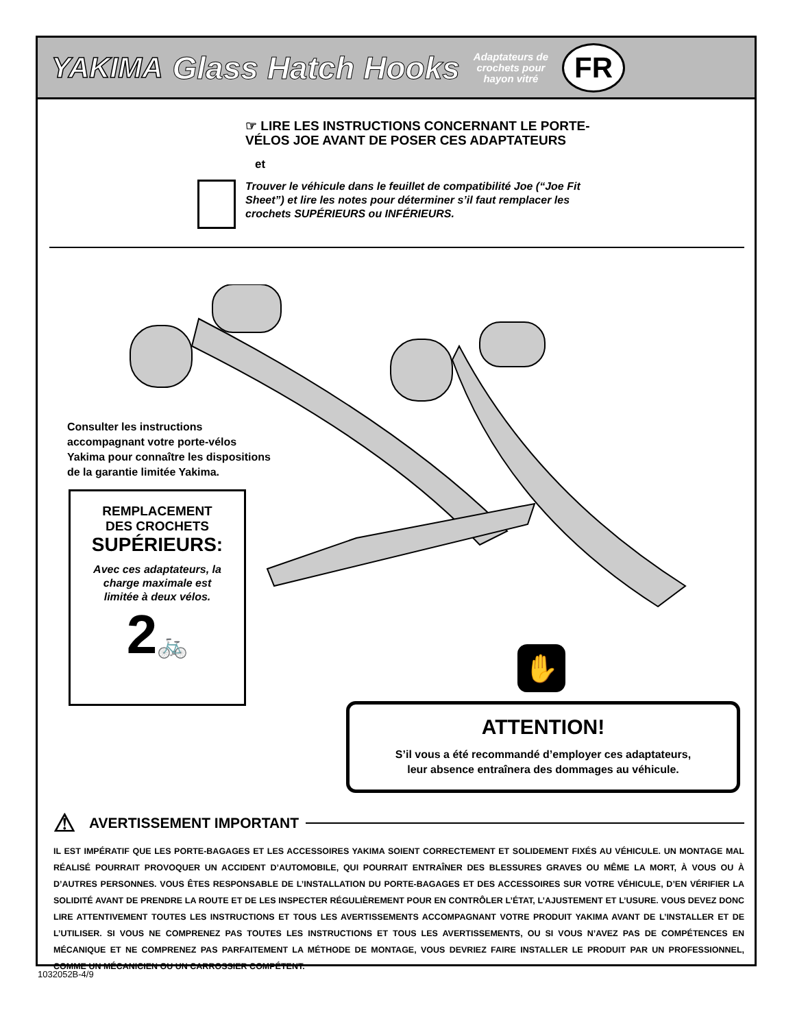YAKIMA Glass Hatch Hooks Adaptateurs de
crochets pour
hayon vitré FR
☞ LIRE LES INSTRUCTIONS CONCERNANT LE PORTE-
VÉLOS JOE AVANT DE POSER CES ADAPTATEURS
et
Trouver le véhicule dans le feuillet de compatibilité Joe (“Joe Fit
Sheet”) et lire les notes pour déterminer s’il faut remplacer les
crochets SUPÉRIEURS ou INFÉRIEURS.
Consulter les instructions
accompagnant votre porte-vélos
Yakima pour connaître les dispositions
de la garantie limitée Yakima.
REMPLACEMENT
DES CROCHETS
SUPÉRIEURS:
Avec ces adaptateurs, la
charge maximale est
limitée à deux vélos.
2🚲
✋
ATTENTION!
S’il vous a été recommandé d’employer ces adaptateurs,
leur absence entraînera des dommages au véhicule.
⚠ AVERTISSEMENT IMPORTANT
IL EST IMPÉRATIF QUE LES PORTE-BAGAGES ET LES ACCESSOIRES YAKIMA SOIENT CORRECTEMENT ET SOLIDEMENT FIXÉS AU VÉHICULE. UN MONTAGE MAL RÉALISÉ POURRAIT PROVOQUER UN ACCIDENT D’AUTOMOBILE, QUI POURRAIT ENTRAÎNER DES BLESSURES GRAVES OU MÊME LA MORT, À VOUS OU À D’AUTRES PERSONNES. VOUS ÊTES RESPONSABLE DE L’INSTALLATION DU PORTE-BAGAGES ET DES ACCESSOIRES SUR VOTRE VÉHICULE, D’EN VÉRIFIER LA SOLIDITÉ AVANT DE PRENDRE LA ROUTE ET DE LES INSPECTER RÉGULIÈREMENT POUR EN CONTRÔLER L’ÉTAT, L’AJUSTEMENT ET L’USURE. VOUS DEVEZ DONC LIRE ATTENTIVEMENT TOUTES LES INSTRUCTIONS ET TOUS LES AVERTISSEMENTS ACCOMPAGNANT VOTRE PRODUIT YAKIMA AVANT DE L’INSTALLER ET DE L’UTILISER. SI VOUS NE COMPRENEZ PAS TOUTES LES INSTRUCTIONS ET TOUS LES AVERTISSEMENTS, OU SI VOUS N’AVEZ PAS DE COMPÉTENCES EN MÉCANIQUE ET NE COMPRENEZ PAS PARFAITEMENT LA MÉTHODE DE MONTAGE, VOUS DEVRIEZ FAIRE INSTALLER LE PRODUIT PAR UN PROFESSIONNEL, COMME UN MÉCANICIEN OU UN CARROSSIER COMPÉTENT.
1032052B-4/9